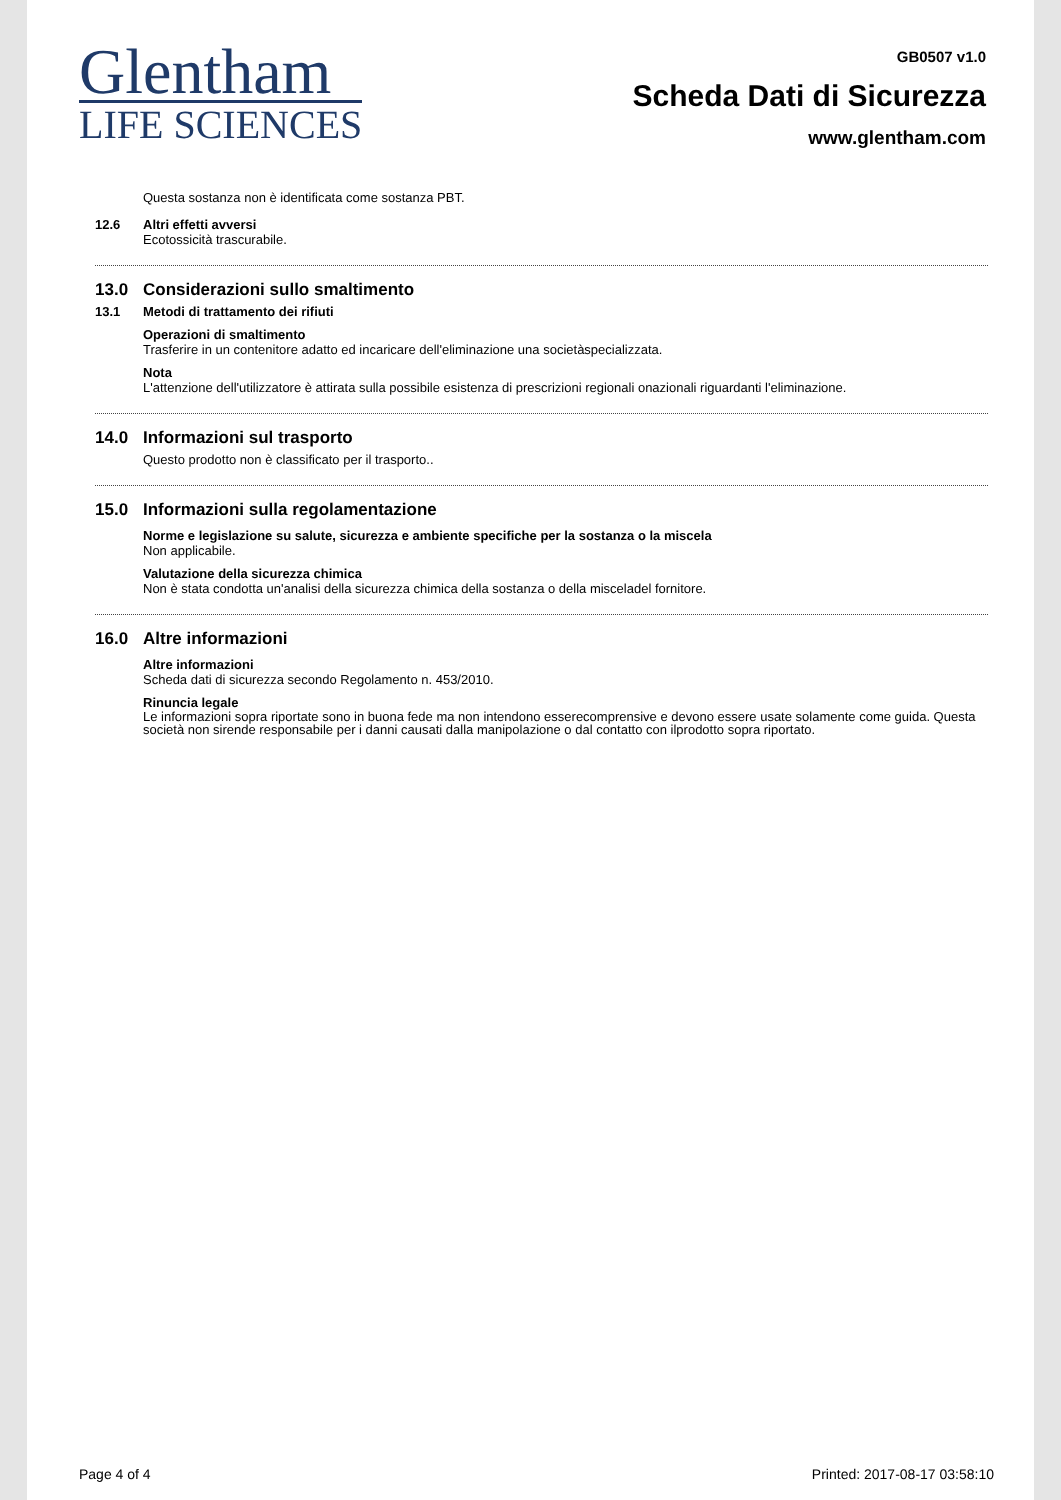Glentham
LIFE SCIENCES
GB0507 v1.0
Scheda Dati di Sicurezza
www.glentham.com
Questa sostanza non è identificata come sostanza PBT.
12.6 Altri effetti avversi
Ecotossicità trascurabile.
13.0 Considerazioni sullo smaltimento
13.1 Metodi di trattamento dei rifiuti
Operazioni di smaltimento
Trasferire in un contenitore adatto ed incaricare dell'eliminazione una societàspecializzata.
Nota
L'attenzione dell'utilizzatore è attirata sulla possibile esistenza di prescrizioni regionali onazionali riguardanti l'eliminazione.
14.0 Informazioni sul trasporto
Questo prodotto non è classificato per il trasporto..
15.0 Informazioni sulla regolamentazione
Norme e legislazione su salute, sicurezza e ambiente specifiche per la sostanza o la miscela
Non applicabile.
Valutazione della sicurezza chimica
Non è stata condotta un'analisi della sicurezza chimica della sostanza o della misceladel fornitore.
16.0 Altre informazioni
Altre informazioni
Scheda dati di sicurezza secondo Regolamento n. 453/2010.
Rinuncia legale
Le informazioni sopra riportate sono in buona fede ma non intendono esserecomprensive e devono essere usate solamente come guida. Questa società non sirende responsabile per i danni causati dalla manipolazione o dal contatto con ilprodotto sopra riportato.
Page 4 of 4 Printed: 2017-08-17 03:58:10